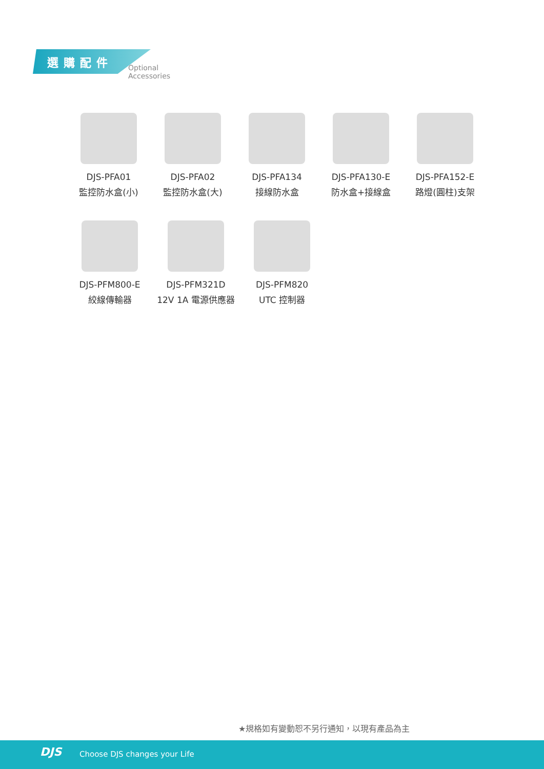選購配件
Optional Accessories
DJS-PFA01
監控防水盒(小)
DJS-PFA02
監控防水盒(大)
DJS-PFA134
接線防水盒
DJS-PFA130-E
防水盒+接線盒
DJS-PFA152-E
路燈(圓柱)支架
DJS-PFM800-E
絞線傳輸器
DJS-PFM321D
12V 1A 電源供應器
DJS-PFM820
UTC 控制器
★規格如有變動恕不另行通知，以現有產品為主
DJS Choose DJS changes your Life